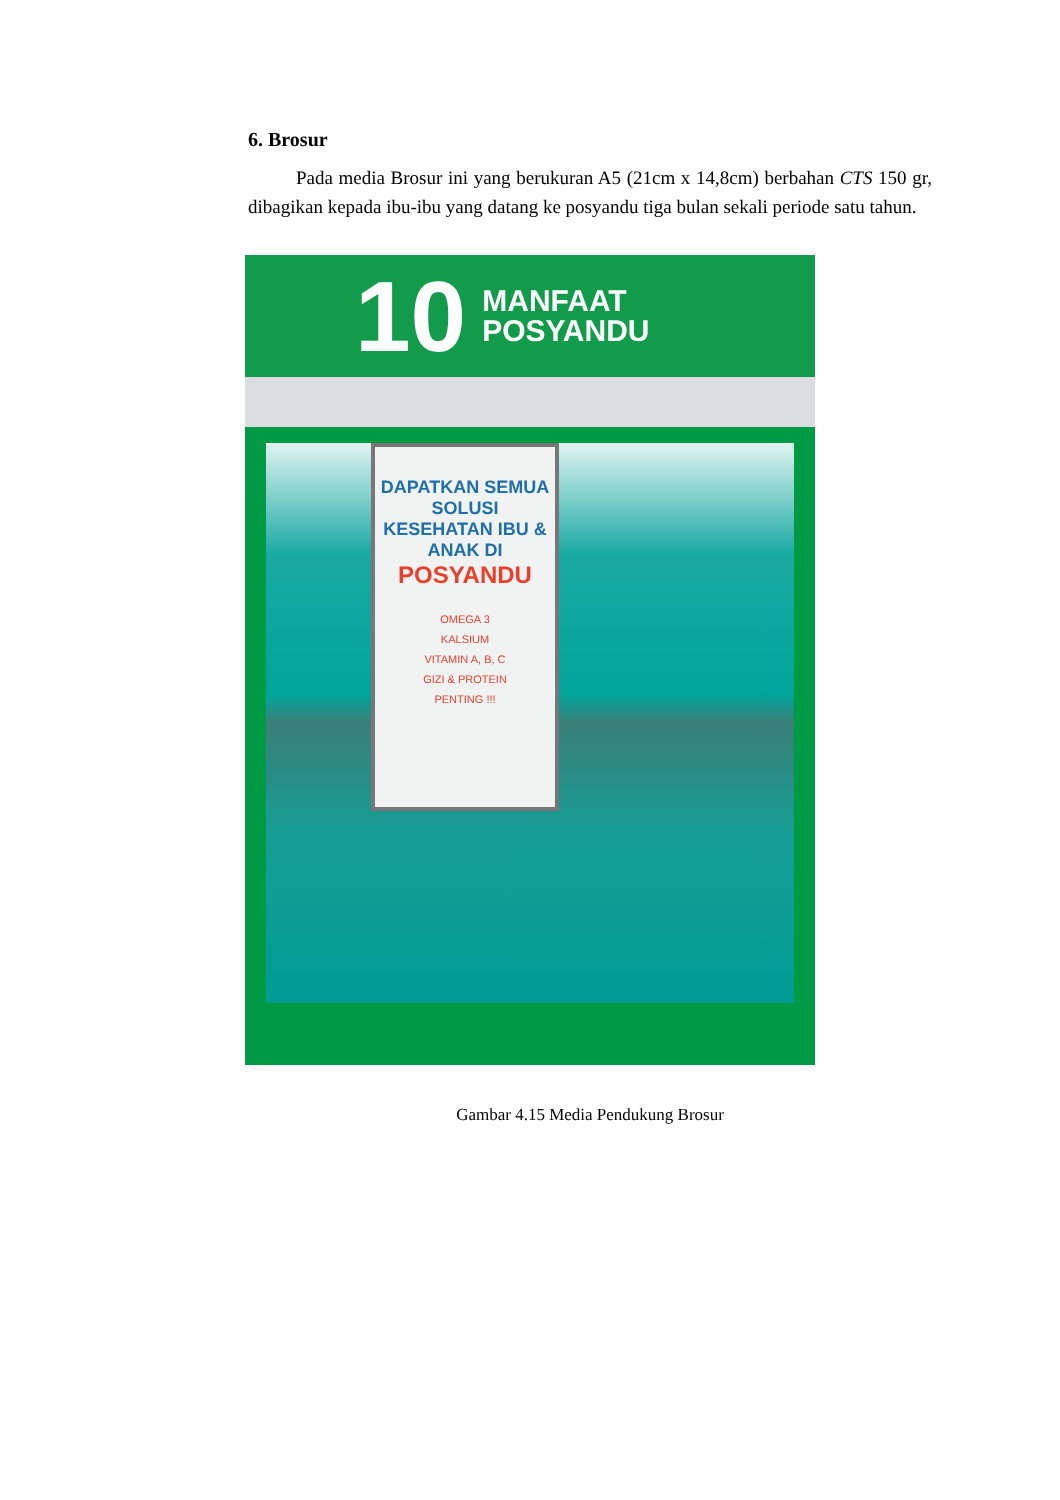6. Brosur
Pada media Brosur ini yang berukuran A5 (21cm x 14,8cm) berbahan CTS 150 gr, dibagikan kepada ibu-ibu yang datang ke posyandu tiga bulan sekali periode satu tahun.
10 MANFAAT
POSYANDU
DAPATKAN SEMUA SOLUSI KESEHATAN IBU & ANAK DI
POSYANDU
OMEGA 3
KALSIUM
VITAMIN A, B, C
GIZI & PROTEIN
PENTING !!!
Gambar 4.15 Media Pendukung Brosur